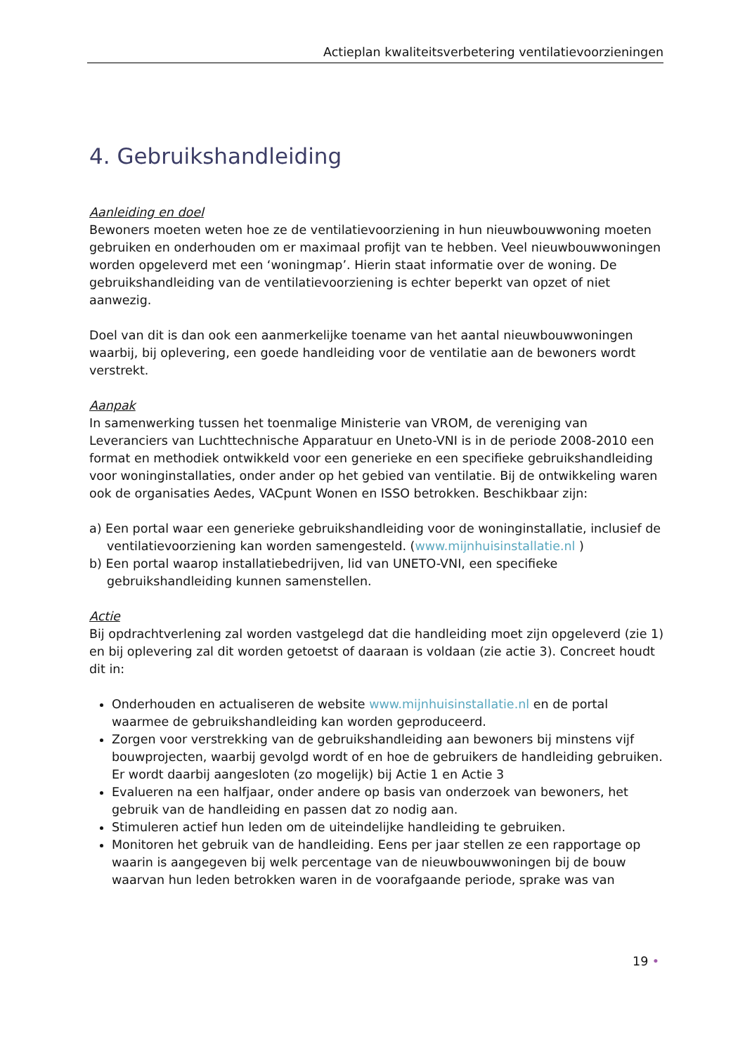Actieplan kwaliteitsverbetering ventilatievoorzieningen
4. Gebruikshandleiding
Aanleiding en doel
Bewoners moeten weten hoe ze de ventilatievoorziening in hun nieuwbouwwoning moeten gebruiken en onderhouden om er maximaal profijt van te hebben. Veel nieuwbouwwoningen worden opgeleverd met een ‘woningmap’. Hierin staat informatie over de woning. De gebruikshandleiding van de ventilatievoorziening is echter beperkt van opzet of niet aanwezig.
Doel van dit is dan ook een aanmerkelijke toename van het aantal nieuwbouwwoningen waarbij, bij oplevering, een goede handleiding voor de ventilatie aan de bewoners wordt verstrekt.
Aanpak
In samenwerking tussen het toenmalige Ministerie van VROM, de vereniging van Leveranciers van Luchttechnische Apparatuur en Uneto-VNI is in de periode 2008-2010 een format en methodiek ontwikkeld voor een generieke en een specifieke gebruikshandleiding voor woninginstallaties, onder ander op het gebied van ventilatie. Bij de ontwikkeling waren ook de organisaties Aedes, VACpunt Wonen en ISSO betrokken. Beschikbaar zijn:
a) Een portal waar een generieke gebruikshandleiding voor de woninginstallatie, inclusief de ventilatievoorziening kan worden samengesteld. (www.mijnhuisinstallatie.nl )
b) Een portal waarop installatiebedrijven, lid van UNETO-VNI, een specifieke gebruikshandleiding kunnen samenstellen.
Actie
Bij opdrachtverlening zal worden vastgelegd dat die handleiding moet zijn opgeleverd (zie 1) en bij oplevering zal dit worden getoetst of daaraan is voldaan (zie actie 3). Concreet houdt dit in:
Onderhouden en actualiseren de website www.mijnhuisinstallatie.nl en de portal waarmee de gebruikshandleiding kan worden geproduceerd.
Zorgen voor verstrekking van de gebruikshandleiding aan bewoners bij minstens vijf bouwprojecten, waarbij gevolgd wordt of en hoe de gebruikers de handleiding gebruiken. Er wordt daarbij aangesloten (zo mogelijk) bij Actie 1 en Actie 3
Evalueren na een halfjaar, onder andere op basis van onderzoek van bewoners, het gebruik van de handleiding en passen dat zo nodig aan.
Stimuleren actief hun leden om de uiteindelijke handleiding te gebruiken.
Monitoren het gebruik van de handleiding. Eens per jaar stellen ze een rapportage op waarin is aangegeven bij welk percentage van de nieuwbouwwoningen bij de bouw waarvan hun leden betrokken waren in de voorafgaande periode, sprake was van
19 •